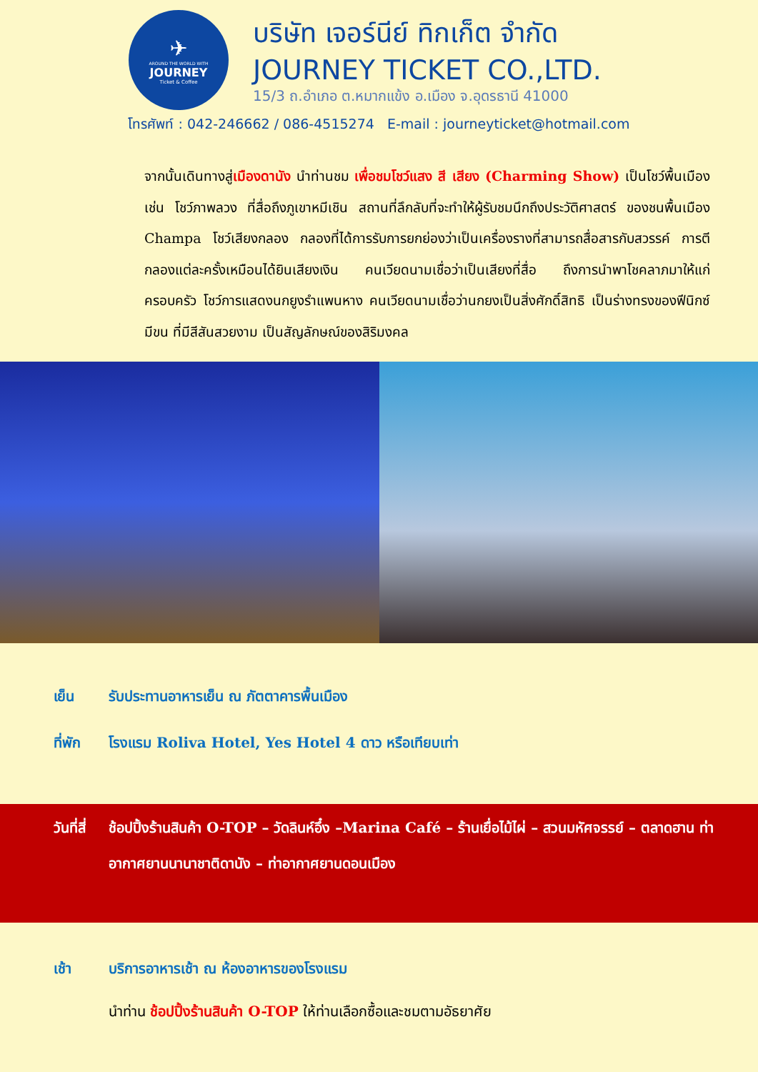✈
AROUND THE WORLD WITH
JOURNEY
Ticket & Coffee
บริษัท เจอร์นีย์ ทิกเก็ต จำกัด
JOURNEY TICKET CO.,LTD.
15/3 ถ.อำเภอ ต.หมากแข้ง อ.เมือง จ.อุดรธานี 41000
โทรศัพท์ : 042-246662 / 086-4515274 E-mail : journeyticket@hotmail.com
จากนั้นเดินทางสู่เมืองดานัง นำท่านชม เพื่อชมโชว์แสง สี เสียง (Charming Show) เป็นโชว์พื้นเมือง เช่น โชว์ภาพลวง ที่สื่อถึงภูเขาหมีเชิน สถานที่ลึกลับที่จะทำให้ผู้รับชมนึกถึงประวัติศาสตร์ ของชนพื้นเมือง Champa โชว์เสียงกลอง กลองที่ได้การรับการยกย่องว่าเป็นเครื่องรางที่สามารถสื่อสารกับสวรรค์ การตีกลองแต่ละครั้งเหมือนได้ยินเสียงเงิน คนเวียดนามเชื่อว่าเป็นเสียงที่สื่อ ถึงการนำพาโชคลาภมาให้แก่ครอบครัว โชว์การแสดงนกยูงรำแพนหาง คนเวียดนามเชื่อว่านกยงเป็นสิ่งศักดิ์สิทธิ เป็นร่างทรงของฟีนิกซ์ มีขน ที่มีสีสันสวยงาม เป็นสัญลักษณ์ของสิริมงคล
เย็น รับประทานอาหารเย็น ณ ภัตตาคารพื้นเมือง
ที่พัก โรงแรม Roliva Hotel, Yes Hotel 4 ดาว หรือเทียบเท่า
วันที่สี่
ช้อปปิ้งร้านสินค้า O-TOP – วัดลินห์อึ๋ง –Marina Café – ร้านเยื่อไม้ไผ่ – สวนมหัศจรรย์ – ตลาดฮาน ท่าอากาศยานนานาชาติดานัง – ท่าอากาศยานดอนเมือง
เช้า บริการอาหารเช้า ณ ห้องอาหารของโรงแรม
นำท่าน ช้อปปิ้งร้านสินค้า O-TOP ให้ท่านเลือกซื้อและชมตามอัธยาศัย